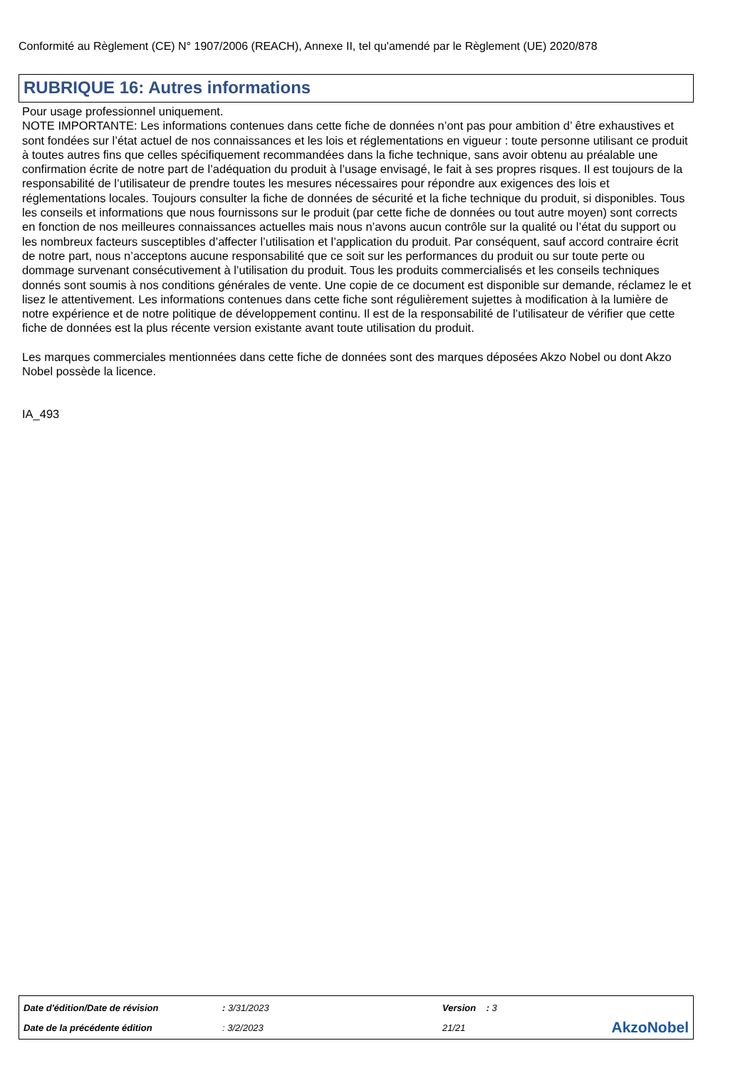Conformité au Règlement (CE) N° 1907/2006 (REACH), Annexe II, tel qu'amendé par le Règlement (UE) 2020/878
RUBRIQUE 16: Autres informations
Pour usage professionnel uniquement.
NOTE IMPORTANTE: Les informations contenues dans cette fiche de données n’ont pas pour ambition d’ être exhaustives et sont fondées sur l’état actuel de nos connaissances et les lois et réglementations en vigueur : toute personne utilisant ce produit à toutes autres fins que celles spécifiquement recommandées dans la fiche technique, sans avoir obtenu au préalable une confirmation écrite de notre part de l’adéquation du produit à l’usage envisagé, le fait à ses propres risques. Il est toujours de la responsabilité de l’utilisateur de prendre toutes les mesures nécessaires pour répondre aux exigences des lois et réglementations locales. Toujours consulter la fiche de données de sécurité et la fiche technique du produit, si disponibles. Tous les conseils et informations que nous fournissons sur le produit (par cette fiche de données ou tout autre moyen) sont corrects en fonction de nos meilleures connaissances actuelles mais nous n’avons aucun contrôle sur la qualité ou l’état du support ou les nombreux facteurs susceptibles d’affecter l’utilisation et l’application du produit. Par conséquent, sauf accord contraire écrit de notre part, nous n’acceptons aucune responsabilité que ce soit sur les performances du produit ou sur toute perte ou dommage survenant consécutivement à l’utilisation du produit. Tous les produits commercialisés et les conseils techniques donnés sont soumis à nos conditions générales de vente. Une copie de ce document est disponible sur demande, réclamez le et lisez le attentivement. Les informations contenues dans cette fiche sont régulièrement sujettes à modification à la lumière de notre expérience et de notre politique de développement continu. Il est de la responsabilité de l’utilisateur de vérifier que cette fiche de données est la plus récente version existante avant toute utilisation du produit.
Les marques commerciales mentionnées dans cette fiche de données sont des marques déposées Akzo Nobel ou dont Akzo Nobel possède la licence.
IA_493
| Date d'édition/Date de révision | : 3/31/2023 | Version : 3 | |
| Date de la précédente édition | : 3/2/2023 | 21/21 | AkzoNobel |